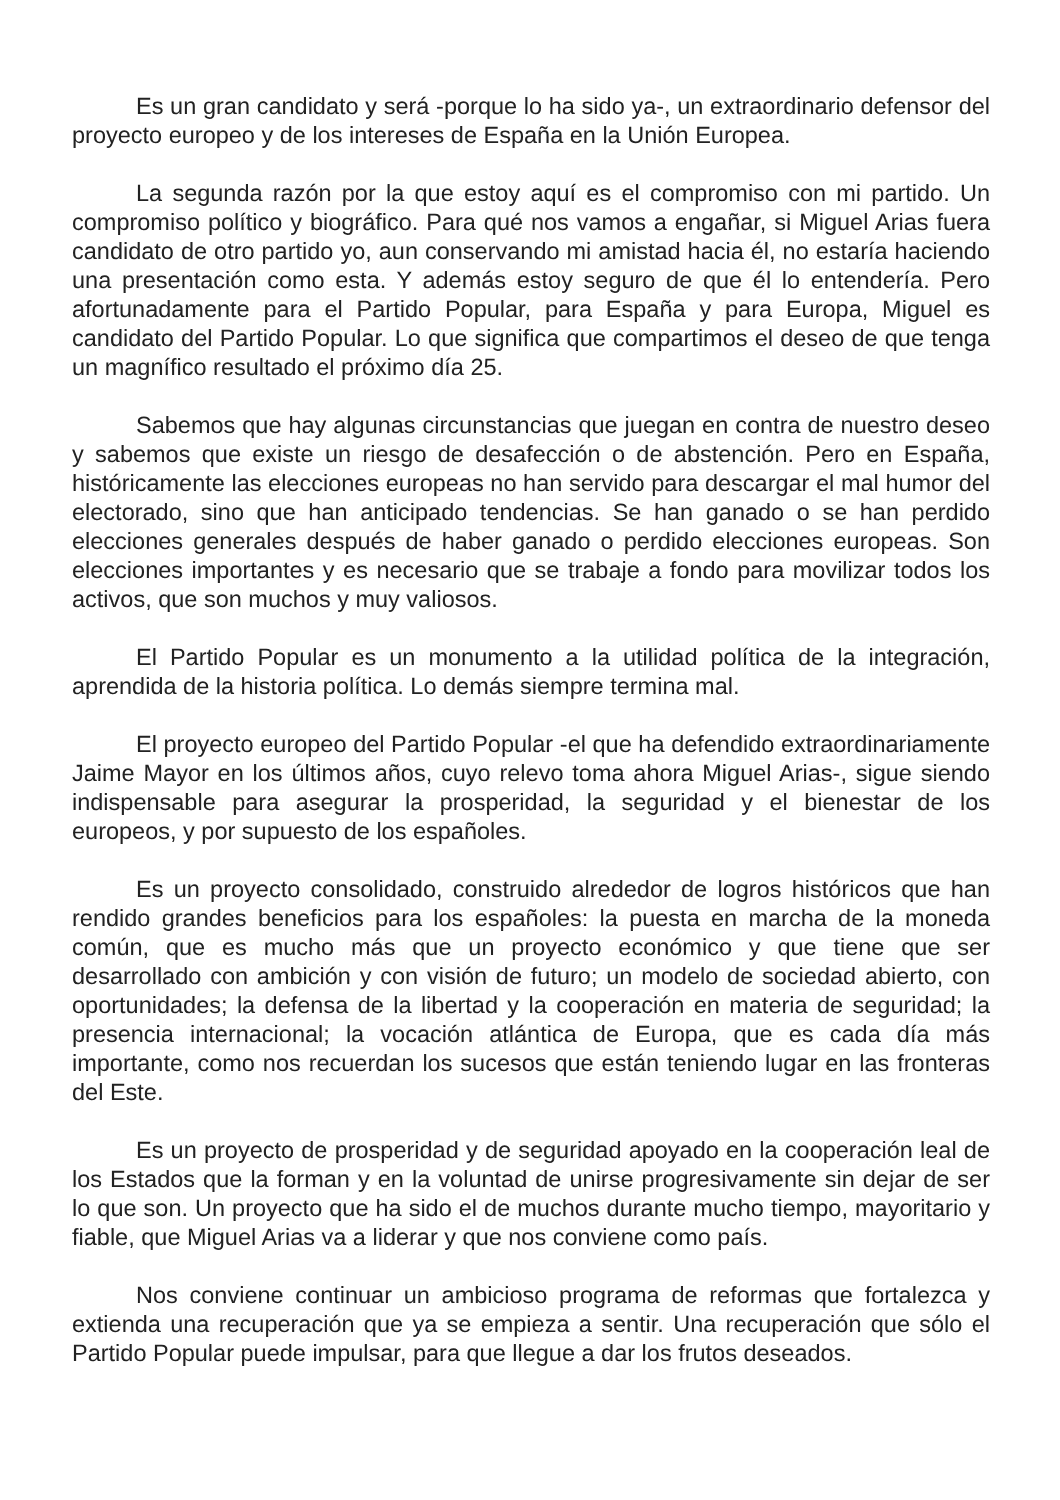Es un gran candidato y será -porque lo ha sido ya-, un extraordinario defensor del proyecto europeo y de los intereses de España en la Unión Europea.
La segunda razón por la que estoy aquí es el compromiso con mi partido. Un compromiso político y biográfico. Para qué nos vamos a engañar, si Miguel Arias fuera candidato de otro partido yo, aun conservando mi amistad hacia él, no estaría haciendo una presentación como esta. Y además estoy seguro de que él lo entendería. Pero afortunadamente para el Partido Popular, para España y para Europa, Miguel es candidato del Partido Popular. Lo que significa que compartimos el deseo de que tenga un magnífico resultado el próximo día 25.
Sabemos que hay algunas circunstancias que juegan en contra de nuestro deseo y sabemos que existe un riesgo de desafección o de abstención. Pero en España, históricamente las elecciones europeas no han servido para descargar el mal humor del electorado, sino que han anticipado tendencias. Se han ganado o se han perdido elecciones generales después de haber ganado o perdido elecciones europeas. Son elecciones importantes y es necesario que se trabaje a fondo para movilizar todos los activos, que son muchos y muy valiosos.
El Partido Popular es un monumento a la utilidad política de la integración, aprendida de la historia política. Lo demás siempre termina mal.
El proyecto europeo del Partido Popular -el que ha defendido extraordinariamente Jaime Mayor en los últimos años, cuyo relevo toma ahora Miguel Arias-, sigue siendo indispensable para asegurar la prosperidad, la seguridad y el bienestar de los europeos, y por supuesto de los españoles.
Es un proyecto consolidado, construido alrededor de logros históricos que han rendido grandes beneficios para los españoles: la puesta en marcha de la moneda común, que es mucho más que un proyecto económico y que tiene que ser desarrollado con ambición y con visión de futuro; un modelo de sociedad abierto, con oportunidades; la defensa de la libertad y la cooperación en materia de seguridad; la presencia internacional; la vocación atlántica de Europa, que es cada día más importante, como nos recuerdan los sucesos que están teniendo lugar en las fronteras del Este.
Es un proyecto de prosperidad y de seguridad apoyado en la cooperación leal de los Estados que la forman y en la voluntad de unirse progresivamente sin dejar de ser lo que son. Un proyecto que ha sido el de muchos durante mucho tiempo, mayoritario y fiable, que Miguel Arias va a liderar y que nos conviene como país.
Nos conviene continuar un ambicioso programa de reformas que fortalezca y extienda una recuperación que ya se empieza a sentir. Una recuperación que sólo el Partido Popular puede impulsar, para que llegue a dar los frutos deseados.